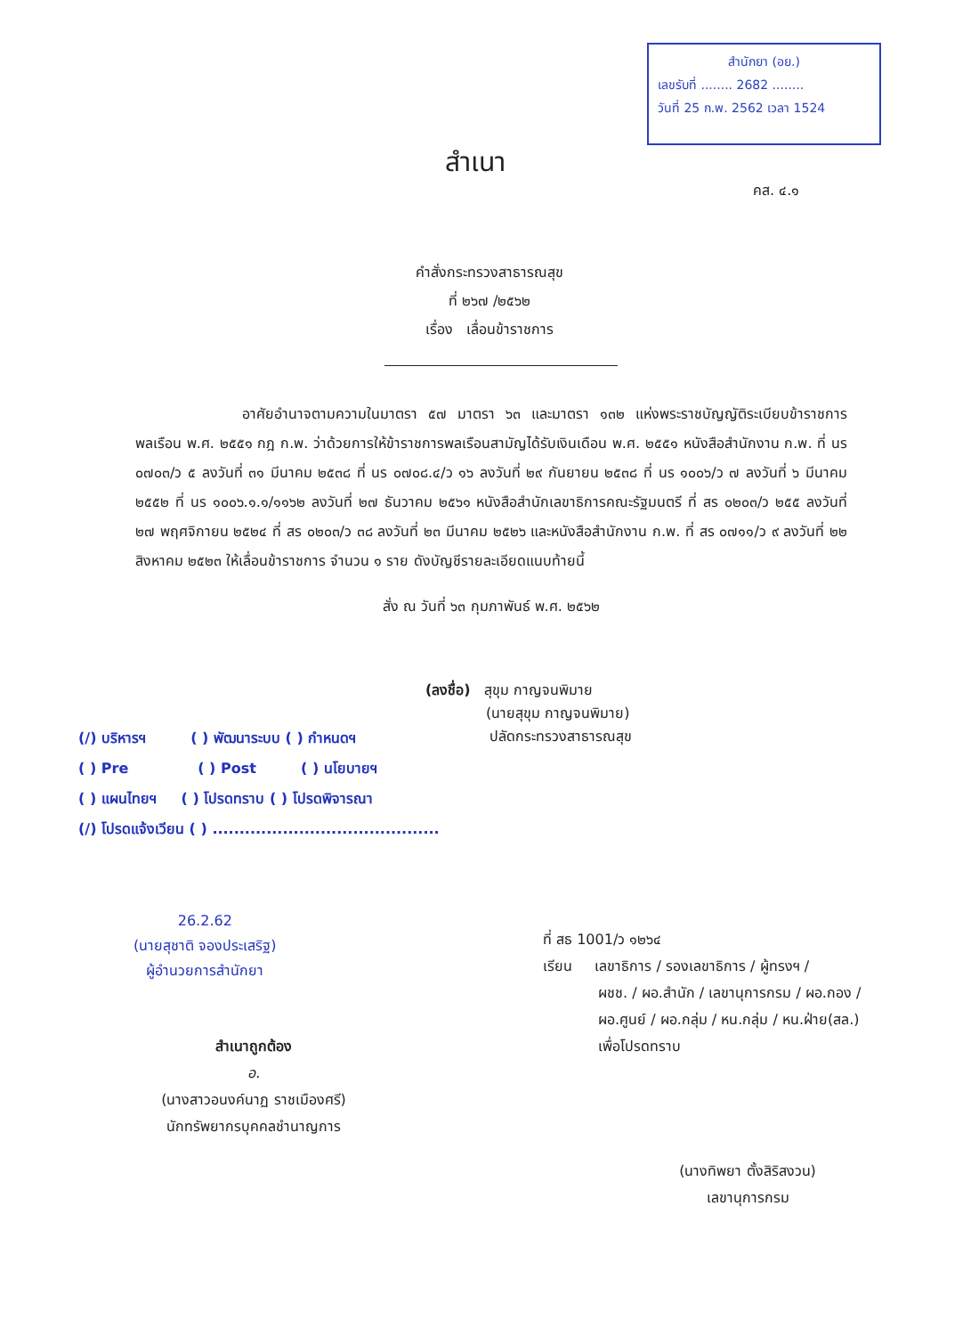สำนักยา (อย.)
เลขรับที่ ........ 2682 ........
วันที่ 25 ก.พ. 2562 เวลา 1524
สำเนา
คส. ๔.๑
คำสั่งกระทรวงสาธารณสุข
ที่ ๒๖๗ /๒๕๖๒
เรื่อง เลื่อนข้าราชการ
อาศัยอำนาจตามความในมาตรา ๕๗ มาตรา ๖๓ และมาตรา ๑๓๒ แห่งพระราชบัญญัติระเบียบข้าราชการพลเรือน พ.ศ. ๒๕๕๑ กฎ ก.พ. ว่าด้วยการให้ข้าราชการพลเรือนสามัญได้รับเงินเดือน พ.ศ. ๒๕๕๑ หนังสือสำนักงาน ก.พ. ที่ นร ๐๗๐๓/ว ๕ ลงวันที่ ๓๑ มีนาคม ๒๕๓๘ ที่ นร ๐๗๐๘.๔/ว ๑๖ ลงวันที่ ๒๙ กันยายน ๒๕๓๘ ที่ นร ๑๐๐๖/ว ๗ ลงวันที่ ๖ มีนาคม ๒๕๕๒ ที่ นร ๑๐๐๖.๑.๑/๑๑๖๒ ลงวันที่ ๒๗ ธันวาคม ๒๕๖๑ หนังสือสำนักเลขาธิการคณะรัฐมนตรี ที่ สร ๐๒๐๓/ว ๒๕๕ ลงวันที่ ๒๗ พฤศจิกายน ๒๕๒๔ ที่ สร ๐๒๐๓/ว ๓๘ ลงวันที่ ๒๓ มีนาคม ๒๕๒๖ และหนังสือสำนักงาน ก.พ. ที่ สร ๐๗๑๑/ว ๙ ลงวันที่ ๒๒ สิงหาคม ๒๕๒๓ ให้เลื่อนข้าราชการ จำนวน ๑ ราย ดังบัญชีรายละเอียดแนบท้ายนี้
สั่ง ณ วันที่ ๖๓ กุมภาพันธ์ พ.ศ. ๒๕๖๒
(ลงชื่อ) สุขุม กาญจนพิมาย
(นายสุขุม กาญจนพิมาย)
ปลัดกระทรวงสาธารณสุข
(/) บริหารฯ ( ) พัฒนาระบบ ( ) กำหนดฯ
( ) Pre ( ) Post ( ) นโยบายฯ
( ) แผนไทยฯ ( ) โปรดทราบ ( ) โปรดพิจารณา
(/) โปรดแจ้งเวียน ( ) ..........................................
26.2.62
(นายสุชาติ จองประเสริฐ)
ผู้อำนวยการสำนักยา
สำเนาถูกต้อง
อ.
(นางสาวอนงค์นาฏ ราชเมืองศรี)
นักทรัพยากรบุคคลชำนาญการ
ที่ สธ 1001/ว ๑๒๖๔
เรียน เลขาธิการ / รองเลขาธิการ / ผู้ทรงฯ /
ผชช. / ผอ.สำนัก / เลขานุการกรม / ผอ.กอง /
ผอ.ศูนย์ / ผอ.กลุ่ม / หน.กลุ่ม / หน.ฝ่าย(สล.)
เพื่อโปรดทราบ
(นางทิพยา ตั้งสิริสงวน)
เลขานุการกรม